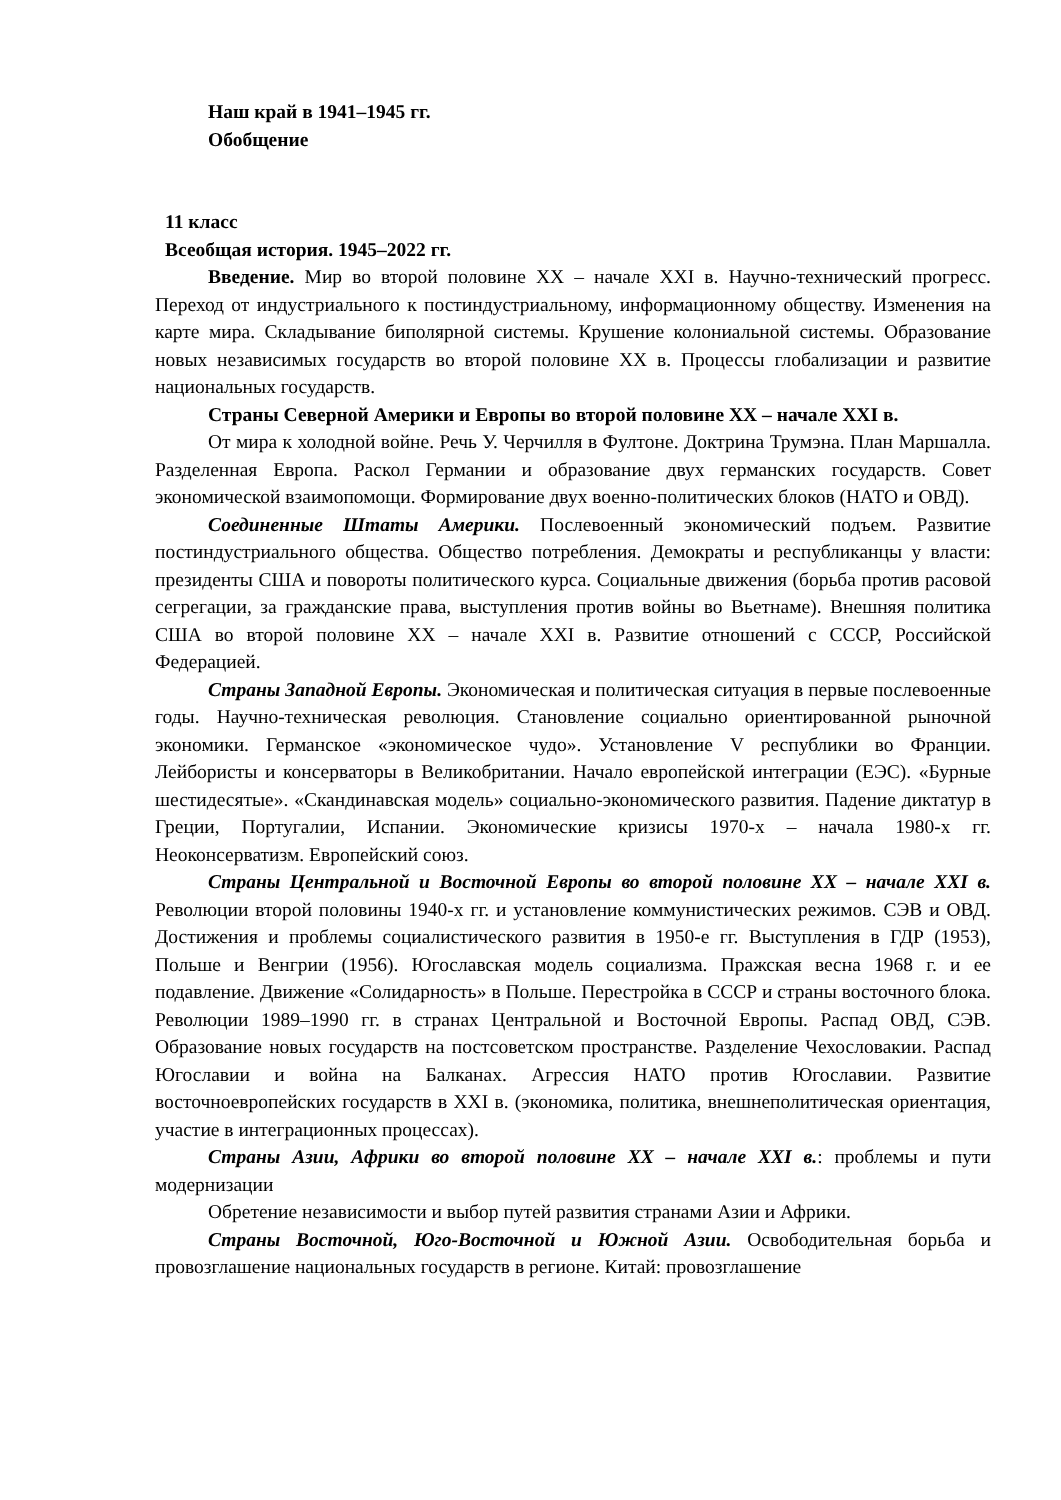Наш край в 1941–1945 гг.
Обобщение
11 класс
Всеобщая история. 1945–2022 гг.
Введение. Мир во второй половине XX – начале XXI в. Научно-технический прогресс. Переход от индустриального к постиндустриальному, информационному обществу. Изменения на карте мира. Складывание биполярной системы. Крушение колониальной системы. Образование новых независимых государств во второй половине XX в. Процессы глобализации и развитие национальных государств.
Страны Северной Америки и Европы во второй половине XX – начале XXI в.
От мира к холодной войне. Речь У. Черчилля в Фултоне. Доктрина Трумэна. План Маршалла. Разделенная Европа. Раскол Германии и образование двух германских государств. Совет экономической взаимопомощи. Формирование двух военно-политических блоков (НАТО и ОВД).
Соединенные Штаты Америки. Послевоенный экономический подъем. Развитие постиндустриального общества. Общество потребления. Демократы и республиканцы у власти: президенты США и повороты политического курса. Социальные движения (борьба против расовой сегрегации, за гражданские права, выступления против войны во Вьетнаме). Внешняя политика США во второй половине XX – начале XXI в. Развитие отношений с СССР, Российской Федерацией.
Страны Западной Европы. Экономическая и политическая ситуация в первые послевоенные годы. Научно-техническая революция. Становление социально ориентированной рыночной экономики. Германское «экономическое чудо». Установление V республики во Франции. Лейбористы и консерваторы в Великобритании. Начало европейской интеграции (ЕЭС). «Бурные шестидесятые». «Скандинавская модель» социально-экономического развития. Падение диктатур в Греции, Португалии, Испании. Экономические кризисы 1970-х – начала 1980-х гг. Неоконсерватизм. Европейский союз.
Страны Центральной и Восточной Европы во второй половине XX – начале XXI в. Революции второй половины 1940-х гг. и установление коммунистических режимов. СЭВ и ОВД. Достижения и проблемы социалистического развития в 1950-е гг. Выступления в ГДР (1953), Польше и Венгрии (1956). Югославская модель социализма. Пражская весна 1968 г. и ее подавление. Движение «Солидарность» в Польше. Перестройка в СССР и страны восточного блока. Революции 1989–1990 гг. в странах Центральной и Восточной Европы. Распад ОВД, СЭВ. Образование новых государств на постсоветском пространстве. Разделение Чехословакии. Распад Югославии и война на Балканах. Агрессия НАТО против Югославии. Развитие восточноевропейских государств в XXI в. (экономика, политика, внешнеполитическая ориентация, участие в интеграционных процессах).
Страны Азии, Африки во второй половине XX – начале XXI в.: проблемы и пути модернизации
Обретение независимости и выбор путей развития странами Азии и Африки.
Страны Восточной, Юго-Восточной и Южной Азии. Освободительная борьба и провозглашение национальных государств в регионе. Китай: провозглашение